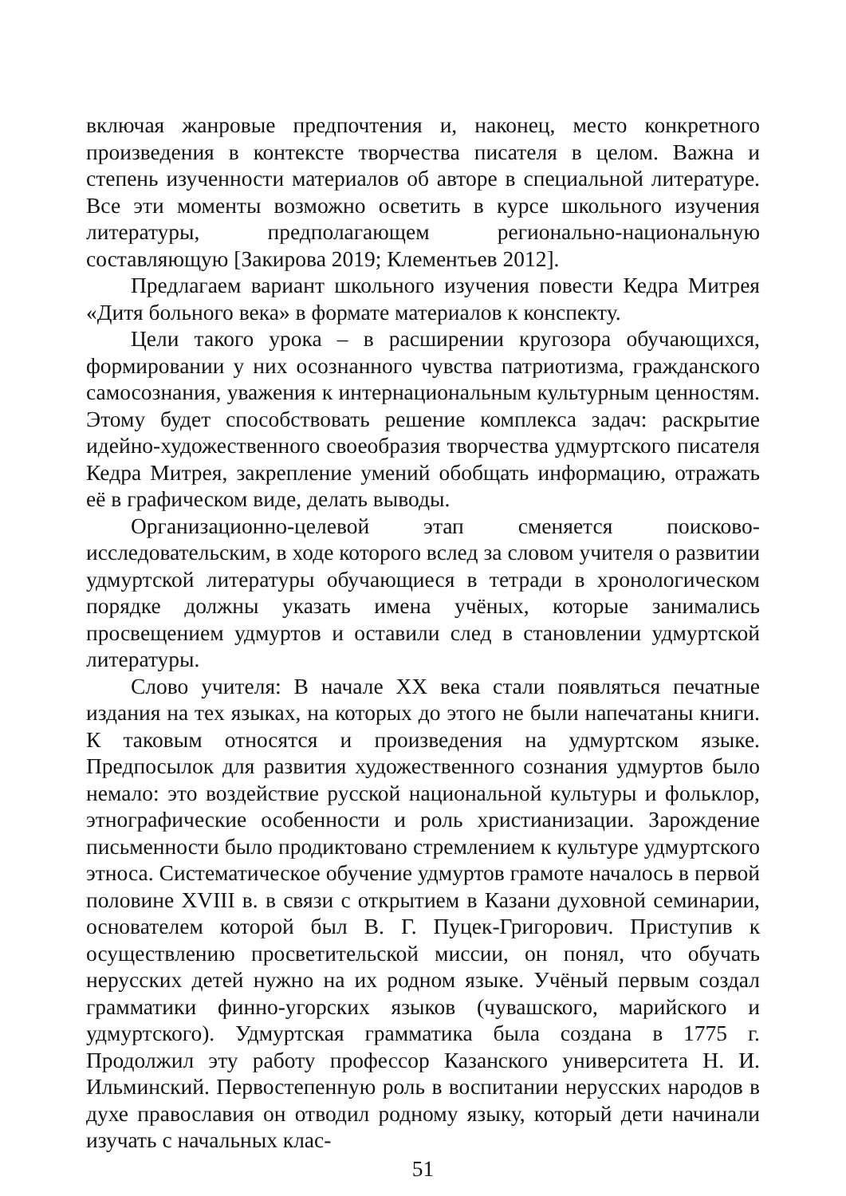включая жанровые предпочтения и, наконец, место конкретного произведения в контексте творчества писателя в целом. Важна и степень изученности материалов об авторе в специальной литературе. Все эти моменты возможно осветить в курсе школьного изучения литературы, предполагающем регионально-национальную составляющую [Закирова 2019; Клементьев 2012].
Предлагаем вариант школьного изучения повести Кедра Митрея «Дитя больного века» в формате материалов к конспекту.
Цели такого урока – в расширении кругозора обучающихся, формировании у них осознанного чувства патриотизма, гражданского самосознания, уважения к интернациональным культурным ценностям. Этому будет способствовать решение комплекса задач: раскрытие идейно-художественного своеобразия творчества удмуртского писателя Кедра Митрея, закрепление умений обобщать информацию, отражать её в графическом виде, делать выводы.
Организационно-целевой этап сменяется поисково-исследовательским, в ходе которого вслед за словом учителя о развитии удмуртской литературы обучающиеся в тетради в хронологическом порядке должны указать имена учёных, которые занимались просвещением удмуртов и оставили след в становлении удмуртской литературы.
Слово учителя: В начале XX века стали появляться печатные издания на тех языках, на которых до этого не были напечатаны книги. К таковым относятся и произведения на удмуртском языке. Предпосылок для развития художественного сознания удмуртов было немало: это воздействие русской национальной культуры и фольклор, этнографические особенности и роль христианизации. Зарождение письменности было продиктовано стремлением к культуре удмуртского этноса. Систематическое обучение удмуртов грамоте началось в первой половине XVIII в. в связи с открытием в Казани духовной семинарии, основателем которой был В. Г. Пуцек-Григорович. Приступив к осуществлению просветительской миссии, он понял, что обучать нерусских детей нужно на их родном языке. Учёный первым создал грамматики финно-угорских языков (чувашского, марийского и удмуртского). Удмуртская грамматика была создана в 1775 г. Продолжил эту работу профессор Казанского университета Н. И. Ильминский. Первостепенную роль в воспитании нерусских народов в духе православия он отводил родному языку, который дети начинали изучать с начальных клас-
51